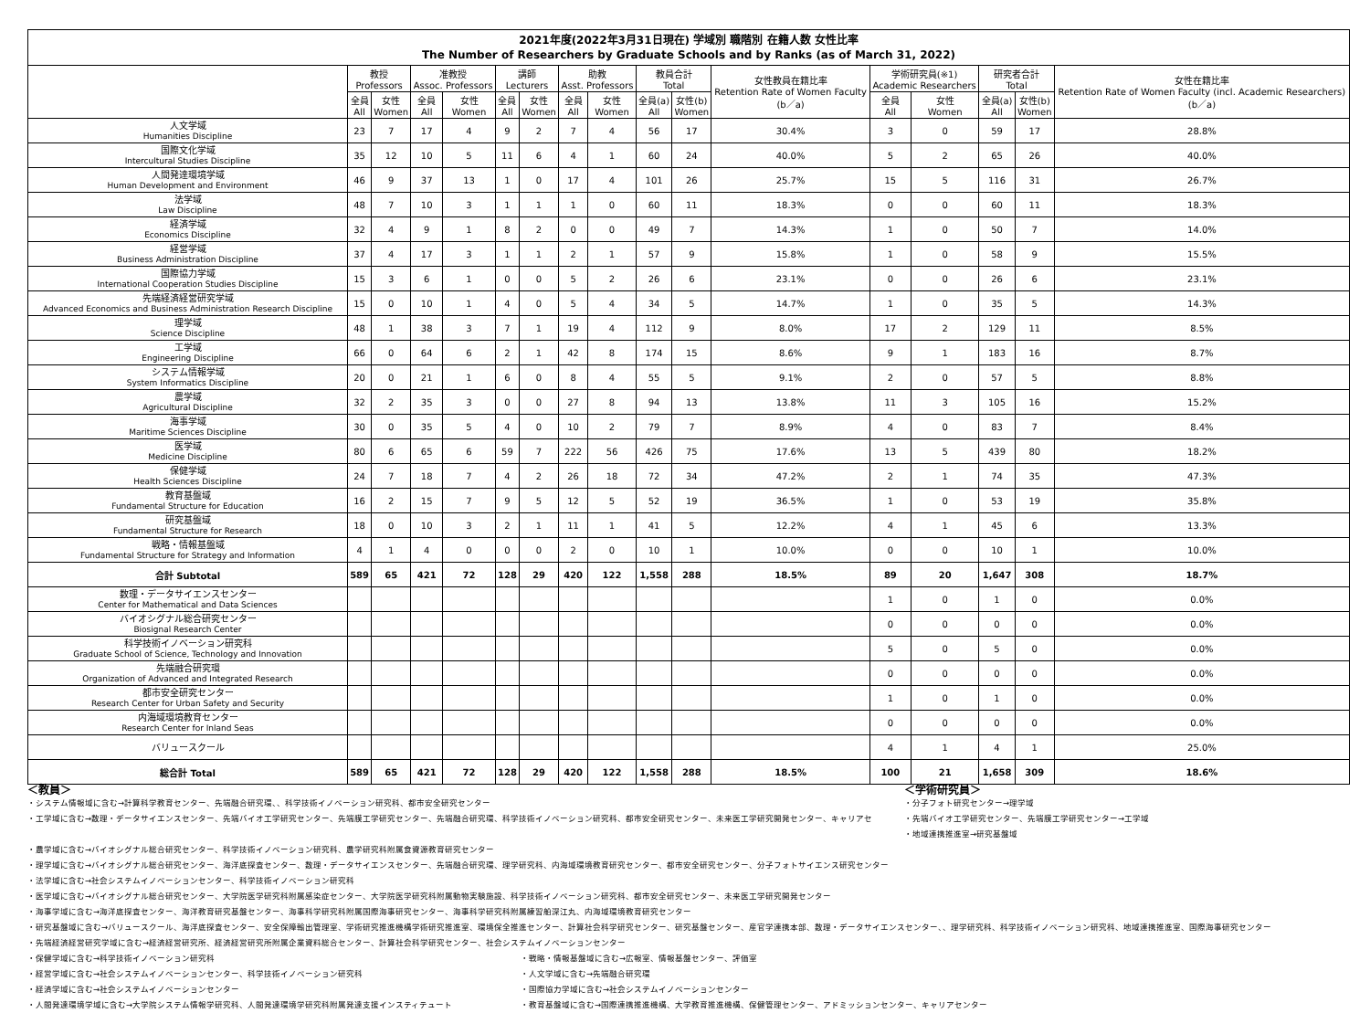| 2021年度(2022年3月31日現在) 学域別 職階別 在籍人数 女性比率 The Number of Researchers by Graduate Schools and by Ranks (as of March 31, 2022) | | | | | | | | | | | | | | | | |
| --- | --- | --- | --- | --- | --- | --- | --- | --- | --- | --- | --- | --- | --- | --- | --- | --- |
| | 教授 Professors | | 准教授 Assoc. Professors | | 講師 Lecturers | | 助教 Asst. Professors | | 教員合計 Total | | 女性教員在籍比率 Retention Rate of Women Faculty (b／a) | 学術研究員(※1) Academic Researchers | | 研究者合計 Total | | 女性在籍比率 Retention Rate of Women Faculty (incl. Academic Researchers) (b／a) |
| | 全員 All | 女性 Women | 全員 All | 女性 Women | 全員 All | 女性 Women | 全員 All | 女性 Women | 全員(a) All | 女性(b) Women | | 全員 All | 女性 Women | 全員(a) All | 女性(b) Women | |
| 人文学域 Humanities Discipline | 23 | 7 | 17 | 4 | 9 | 2 | 7 | 4 | 56 | 17 | 30.4% | 3 | 0 | 59 | 17 | 28.8% |
| 国際文化学域 Intercultural Studies Discipline | 35 | 12 | 10 | 5 | 11 | 6 | 4 | 1 | 60 | 24 | 40.0% | 5 | 2 | 65 | 26 | 40.0% |
| 人間発達環境学域 Human Development and Environment | 46 | 9 | 37 | 13 | 1 | 0 | 17 | 4 | 101 | 26 | 25.7% | 15 | 5 | 116 | 31 | 26.7% |
| 法学域 Law Discipline | 48 | 7 | 10 | 3 | 1 | 1 | 1 | 0 | 60 | 11 | 18.3% | 0 | 0 | 60 | 11 | 18.3% |
| 経済学域 Economics Discipline | 32 | 4 | 9 | 1 | 8 | 2 | 0 | 0 | 49 | 7 | 14.3% | 1 | 0 | 50 | 7 | 14.0% |
| 経営学域 Business Administration Discipline | 37 | 4 | 17 | 3 | 1 | 1 | 2 | 1 | 57 | 9 | 15.8% | 1 | 0 | 58 | 9 | 15.5% |
| 国際協力学域 International Cooperation Studies Discipline | 15 | 3 | 6 | 1 | 0 | 0 | 5 | 2 | 26 | 6 | 23.1% | 0 | 0 | 26 | 6 | 23.1% |
| 先端経済経営研究学域 Advanced Economics and Business Administration Research Discipline | 15 | 0 | 10 | 1 | 4 | 0 | 5 | 4 | 34 | 5 | 14.7% | 1 | 0 | 35 | 5 | 14.3% |
| 理学域 Science Discipline | 48 | 1 | 38 | 3 | 7 | 1 | 19 | 4 | 112 | 9 | 8.0% | 17 | 2 | 129 | 11 | 8.5% |
| 工学域 Engineering Discipline | 66 | 0 | 64 | 6 | 2 | 1 | 42 | 8 | 174 | 15 | 8.6% | 9 | 1 | 183 | 16 | 8.7% |
| システム情報学域 System Informatics Discipline | 20 | 0 | 21 | 1 | 6 | 0 | 8 | 4 | 55 | 5 | 9.1% | 2 | 0 | 57 | 5 | 8.8% |
| 農学域 Agricultural Discipline | 32 | 2 | 35 | 3 | 0 | 0 | 27 | 8 | 94 | 13 | 13.8% | 11 | 3 | 105 | 16 | 15.2% |
| 海事学域 Maritime Sciences Discipline | 30 | 0 | 35 | 5 | 4 | 0 | 10 | 2 | 79 | 7 | 8.9% | 4 | 0 | 83 | 7 | 8.4% |
| 医学域 Medicine Discipline | 80 | 6 | 65 | 6 | 59 | 7 | 222 | 56 | 426 | 75 | 17.6% | 13 | 5 | 439 | 80 | 18.2% |
| 保健学域 Health Sciences Discipline | 24 | 7 | 18 | 7 | 4 | 2 | 26 | 18 | 72 | 34 | 47.2% | 2 | 1 | 74 | 35 | 47.3% |
| 教育基盤域 Fundamental Structure for Education | 16 | 2 | 15 | 7 | 9 | 5 | 12 | 5 | 52 | 19 | 36.5% | 1 | 0 | 53 | 19 | 35.8% |
| 研究基盤域 Fundamental Structure for Research | 18 | 0 | 10 | 3 | 2 | 1 | 11 | 1 | 41 | 5 | 12.2% | 4 | 1 | 45 | 6 | 13.3% |
| 戦略・情報基盤域 Fundamental Structure for Strategy and Information | 4 | 1 | 4 | 0 | 0 | 0 | 2 | 0 | 10 | 1 | 10.0% | 0 | 0 | 10 | 1 | 10.0% |
| 合計 Subtotal | 589 | 65 | 421 | 72 | 128 | 29 | 420 | 122 | 1,558 | 288 | 18.5% | 89 | 20 | 1,647 | 308 | 18.7% |
| 数理・データサイエンスセンター Center for Mathematical and Data Sciences | | | | | | | | | | | | 1 | 0 | 1 | 0 | 0.0% |
| バイオシグナル総合研究センター Biosignal Research Center | | | | | | | | | | | | 0 | 0 | 0 | 0 | 0.0% |
| 科学技術イノベーション研究科 Graduate School of Science, Technology and Innovation | | | | | | | | | | | | 5 | 0 | 5 | 0 | 0.0% |
| 先端融合研究環 Organization of Advanced and Integrated Research | | | | | | | | | | | | 0 | 0 | 0 | 0 | 0.0% |
| 都市安全研究センター Research Center for Urban Safety and Security | | | | | | | | | | | | 1 | 0 | 1 | 0 | 0.0% |
| 内海域環境教育センター Research Center for Inland Seas | | | | | | | | | | | | 0 | 0 | 0 | 0 | 0.0% |
| バリュースクール | | | | | | | | | | | | 4 | 1 | 4 | 1 | 25.0% |
| 総合計 Total | 589 | 65 | 421 | 72 | 128 | 29 | 420 | 122 | 1,558 | 288 | 18.5% | 100 | 21 | 1,658 | 309 | 18.6% |
＜教員＞
・システム情報域に含む→計算科学教育センター、先端融合研究環、、科学技術イノベーション研究科、都市安全研究センター
・工学域に含む→数理・データサイエンスセンター、先端バイオ工学研究センター、先端膜工学研究センター、先端融合研究環、科学技術イノベーション研究科、都市安全研究センター、未来医工学研究開発センター、キャリアセ
＜学術研究員＞
・分子フォト研究センター→理学域
・先端バイオ工学研究センター、先端膜工学研究センター→工学域
・地域連携推進室→研究基盤域
・農学域に含む→バイオシグナル総合研究センター、科学技術イノベーション研究科、農学研究科附属食資源教育研究センター
・理学域に含む→バイオシグナル総合研究センター、海洋底探査センター、数理・データサイエンスセンター、先端融合研究環、理学研究科、内海域環境教育研究センター、都市安全研究センター、分子フォトサイエンス研究センター
・法学域に含む→社会システムイノベーションセンター、科学技術イノベーション研究科
・医学域に含む→バイオシグナル総合研究センター、大学院医学研究科附属感染症センター、大学院医学研究科附属動物実験施設、科学技術イノベーション研究科、都市安全研究センター、未来医工学研究開発センター
・海事学域に含む→海洋底探査センター、海洋教育研究基盤センター、海事科学研究科附属国際海事研究センター、海事科学研究科附属練習船深江丸、内海域環境教育研究センター
・研究基盤域に含む→バリュースクール、海洋底探査センター、安全保障輸出管理室、学術研究推進機構学術研究推進室、環境保全推進センター、計算社会科学研究センター、研究基盤センター、産官学連携本部、数理・データサイエンスセンター、、理学研究科、科学技術イノベーション研究科、地域連携推進室、国際海事研究センター
・先端経済経営研究学域に含む→経済経営研究所、経済経営研究所附属企業資料総合センター、計算社会科学研究センター、社会システムイノベーションセンター
・保健学域に含む→科学技術イノベーション研究科
・経営学域に含む→社会システムイノベーションセンター、科学技術イノベーション研究科
・経済学域に含む→社会システムイノベーションセンター
・人間発達環境学域に含む→大学院システム情報学研究科、人間発達環境学研究科附属発達支援インスティテュート
・戦略・情報基盤域に含む→広報室、情報基盤センター、評価室
・人文学域に含む→先端融合研究環
・国際協力学域に含む→社会システムイノベーションセンター
・教育基盤域に含む→国際連携推進機構、大学教育推進機構、保健管理センター、アドミッションセンター、キャリアセンター